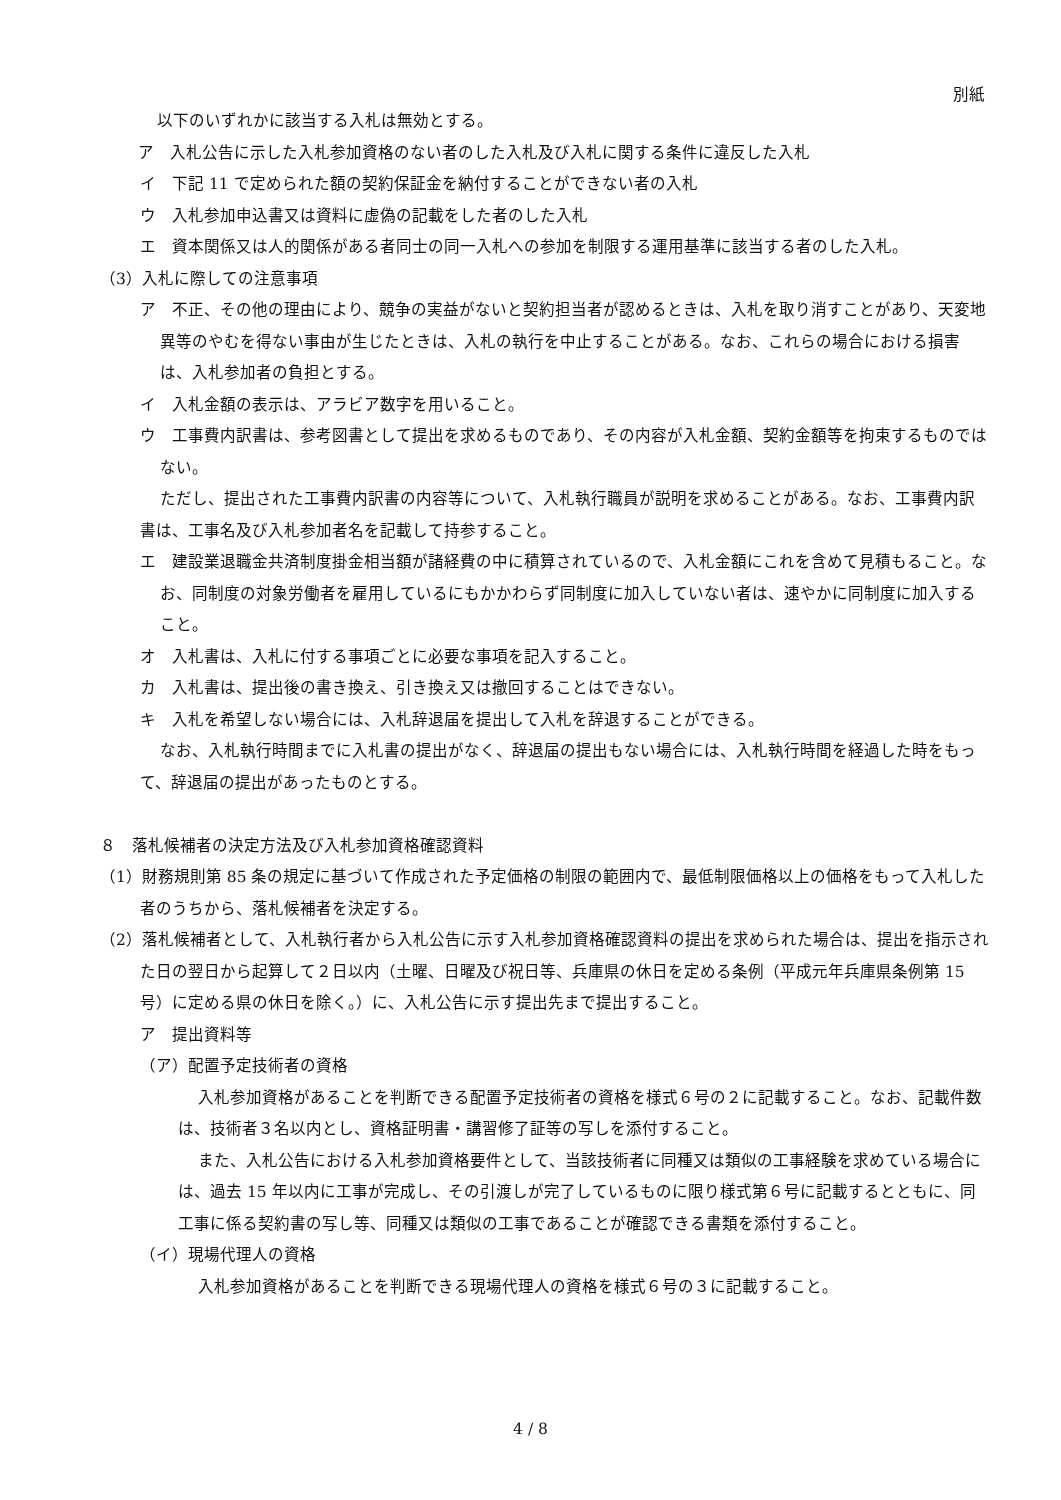別紙
以下のいずれかに該当する入札は無効とする。
ア　入札公告に示した入札参加資格のない者のした入札及び入札に関する条件に違反した入札
イ　下記 11 で定められた額の契約保証金を納付することができない者の入札
ウ　入札参加申込書又は資料に虚偽の記載をした者のした入札
エ　資本関係又は人的関係がある者同士の同一入札への参加を制限する運用基準に該当する者のした入札。
（3）入札に際しての注意事項
ア　不正、その他の理由により、競争の実益がないと契約担当者が認めるときは、入札を取り消すことがあり、天変地異等のやむを得ない事由が生じたときは、入札の執行を中止することがある。なお、これらの場合における損害は、入札参加者の負担とする。
イ　入札金額の表示は、アラビア数字を用いること。
ウ　工事費内訳書は、参考図書として提出を求めるものであり、その内容が入札金額、契約金額等を拘束するものではない。
ただし、提出された工事費内訳書の内容等について、入札執行職員が説明を求めることがある。なお、工事費内訳書は、工事名及び入札参加者名を記載して持参すること。
エ　建設業退職金共済制度掛金相当額が諸経費の中に積算されているので、入札金額にこれを含めて見積もること。なお、同制度の対象労働者を雇用しているにもかかわらず同制度に加入していない者は、速やかに同制度に加入すること。
オ　入札書は、入札に付する事項ごとに必要な事項を記入すること。
カ　入札書は、提出後の書き換え、引き換え又は撤回することはできない。
キ　入札を希望しない場合には、入札辞退届を提出して入札を辞退することができる。
なお、入札執行時間までに入札書の提出がなく、辞退届の提出もない場合には、入札執行時間を経過した時をもって、辞退届の提出があったものとする。
８　落札候補者の決定方法及び入札参加資格確認資料
（1）財務規則第 85 条の規定に基づいて作成された予定価格の制限の範囲内で、最低制限価格以上の価格をもって入札した者のうちから、落札候補者を決定する。
（2）落札候補者として、入札執行者から入札公告に示す入札参加資格確認資料の提出を求められた場合は、提出を指示された日の翌日から起算して２日以内（土曜、日曜及び祝日等、兵庫県の休日を定める条例（平成元年兵庫県条例第 15 号）に定める県の休日を除く。）に、入札公告に示す提出先まで提出すること。
ア　提出資料等
（ア）配置予定技術者の資格
入札参加資格があることを判断できる配置予定技術者の資格を様式６号の２に記載すること。なお、記載件数は、技術者３名以内とし、資格証明書・講習修了証等の写しを添付すること。
また、入札公告における入札参加資格要件として、当該技術者に同種又は類似の工事経験を求めている場合には、過去 15 年以内に工事が完成し、その引渡しが完了しているものに限り様式第６号に記載するとともに、同工事に係る契約書の写し等、同種又は類似の工事であることが確認できる書類を添付すること。
（イ）現場代理人の資格
入札参加資格があることを判断できる現場代理人の資格を様式６号の３に記載すること。
4 / 8